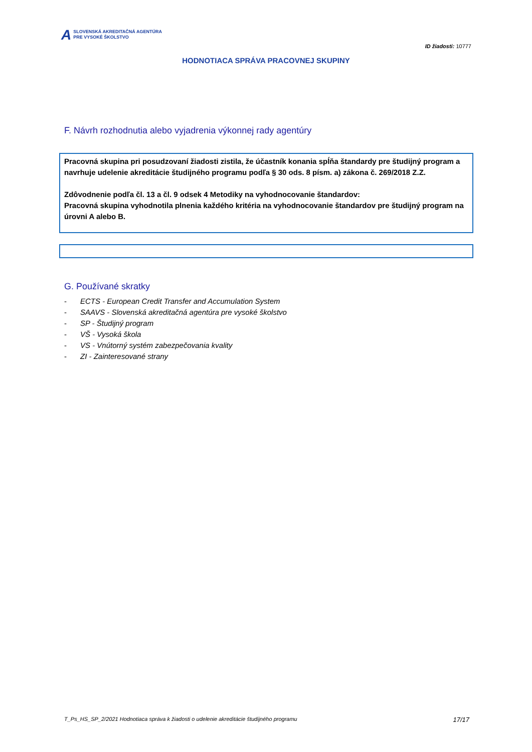A
SLOVENSKÁ AKREDITAČNÁ AGENTÚRA
PRE VYSOKÉ ŠKOLSTVO
ID žiadosti: 10777
HODNOTIACA SPRÁVA PRACOVNEJ SKUPINY
F. Návrh rozhodnutia alebo vyjadrenia výkonnej rady agentúry
Pracovná skupina pri posudzovaní žiadosti zistila, že účastník konania spĺňa štandardy pre študijný program a navrhuje udelenie akreditácie študijného programu podľa § 30 ods. 8 písm. a) zákona č. 269/2018 Z.Z.
Zdôvodnenie podľa čl. 13 a čl. 9 odsek 4 Metodiky na vyhodnocovanie štandardov:
Pracovná skupina vyhodnotila plnenia každého kritéria na vyhodnocovanie štandardov pre študijný program na úrovni A alebo B.
G. Používané skratky
- ECTS - European Credit Transfer and Accumulation System
- SAAVS - Slovenská akreditačná agentúra pre vysoké školstvo
- SP - Študijný program
- VŠ - Vysoká škola
- VS - Vnútorný systém zabezpečovania kvality
- ZI - Zainteresované strany
T_Ps_HS_SP_2/2021 Hodnotiaca správa k žiadosti o udelenie akreditácie študijného programu 17/17